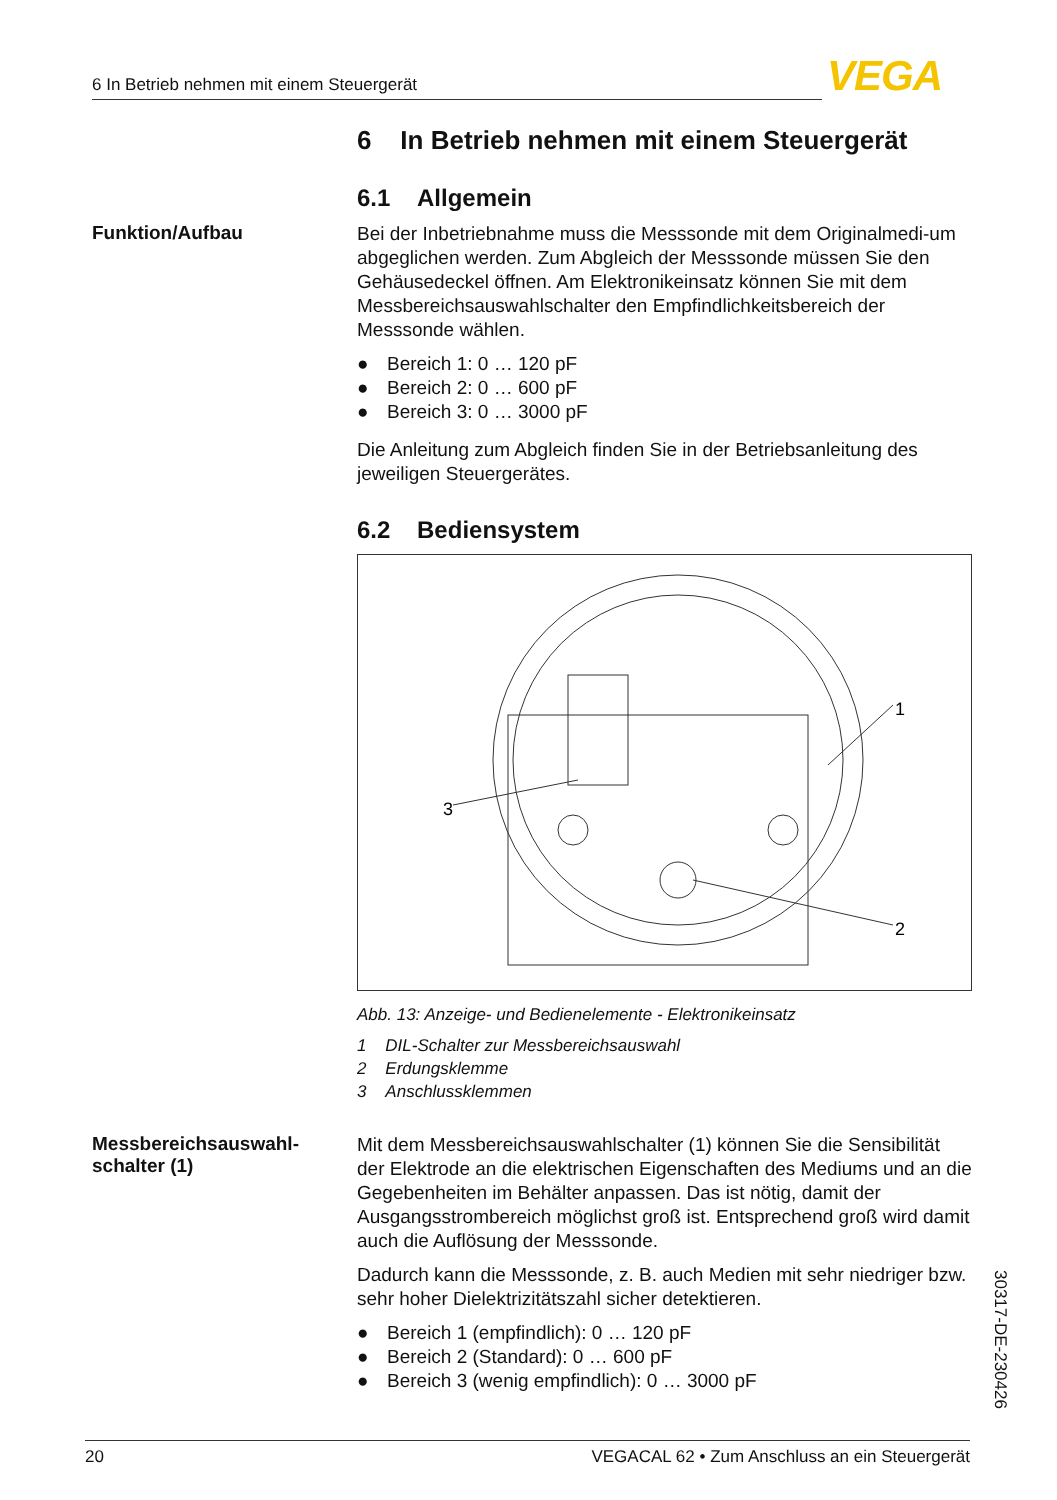6 In Betrieb nehmen mit einem Steuergerät VEGA
6 In Betrieb nehmen mit einem Steuergerät
6.1 Allgemein
Funktion/Aufbau
Bei der Inbetriebnahme muss die Messsonde mit dem Originalmedi-um abgeglichen werden. Zum Abgleich der Messsonde müssen Sie den Gehäusedeckel öffnen. Am Elektronikeinsatz können Sie mit dem Messbereichsauswahlschalter den Empfindlichkeitsbereich der Messsonde wählen.
● Bereich 1: 0 … 120 pF
● Bereich 2: 0 … 600 pF
● Bereich 3: 0 … 3000 pF
Die Anleitung zum Abgleich finden Sie in der Betriebsanleitung des jeweiligen Steuergerätes.
6.2 Bediensystem
1
2
3
Abb. 13: Anzeige- und Bedienelemente - Elektronikeinsatz
1 DIL-Schalter zur Messbereichsauswahl
2 Erdungsklemme
3 Anschlussklemmen
Messbereichsauswahl-
schalter (1)
Mit dem Messbereichsauswahlschalter (1) können Sie die Sensibilität der Elektrode an die elektrischen Eigenschaften des Mediums und an die Gegebenheiten im Behälter anpassen. Das ist nötig, damit der Ausgangsstrombereich möglichst groß ist. Entsprechend groß wird damit auch die Auflösung der Messsonde.
Dadurch kann die Messsonde, z. B. auch Medien mit sehr niedriger bzw. sehr hoher Dielektrizitätszahl sicher detektieren.
● Bereich 1 (empfindlich): 0 … 120 pF
● Bereich 2 (Standard): 0 … 600 pF
● Bereich 3 (wenig empfindlich): 0 … 3000 pF
30317-DE-230426
20 VEGACAL 62 • Zum Anschluss an ein Steuergerät